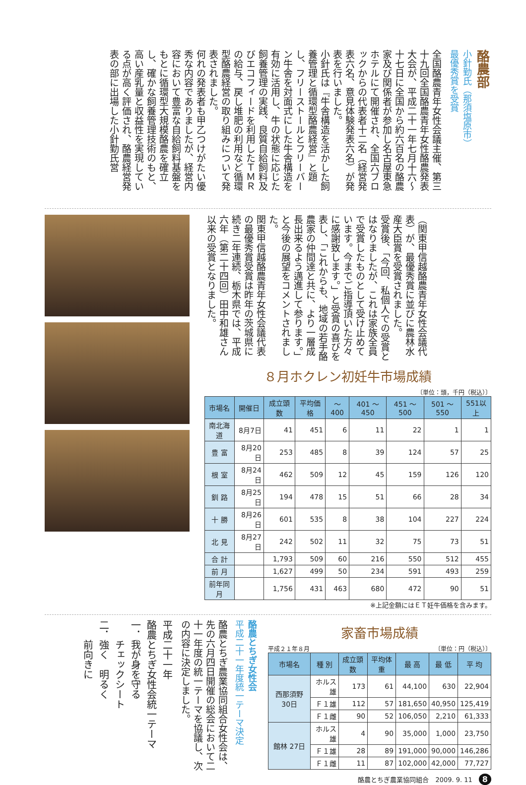酪農部
小針勤氏（那須塩原市）
最優秀賞を受賞
全国酪農青年女性会議主催、第三十九回全国酪農青年女性酪農発表大会が、平成二十一年七月十六～十七日に全国から約六百名の酪農家及び関係者が参加し名古屋東急ホテルにて開催され、全国六ブロックからの代表者十二名（経営発表六名、意見体験発表六名）が発表を行いました。
小針氏は『牛舎構造を活かした飼養管理と循環型酪農経営』と題し、フリーストールとフリーバーン牛舎を対面式にした牛舎構造を有効に活用し、牛の状態に応じた飼養管理の実践、良質自給飼料及びエコフィードを利用したＴＭＲの給与、戻し堆肥の利用など循環型酪農経営の取り組みについて発表されました。
何れの発表者も甲乙つけがたい優秀な内容でありましたが、経営内容において豊富な自給飼料基盤をもとに循環型大規模酪農を確立し、確かな飼養管理技術のもと、高い産乳量と収益性を実現している点が高く評価され、酪農経営発表の部に出場した小針勤氏営
（関東甲信越酪農青年女性会議代表）が、最優秀賞に並びに農林水産大臣賞を受賞されました。
受賞後、「今回、私個人での受賞とはなりましたが、これは家族全員で受賞したものとして受け止めています。今までご指導頂いた方々に感謝致します。」と受賞の喜びを表し、「これからも、地域の若手酪農家の仲間達と共に、より一層成長出来るよう邁進して参ります。」と今後の展望をコメントされました。
関東甲信越酪農青年女性会議代表の最優秀賞受賞は昨年の茨城県に続き二年連続、栃木県では、平成六年（第二十四回）田中和雄さん以来の受賞となりました。
８月ホクレン初妊牛市場成績
〔単位：頭，千円（税込）〕
| 市場名 | 開催日 | 成立頭数 | 平均価格 | ～400 | 401 ～450 | 451 ～500 | 501 ～550 | 551以上 |
| --- | --- | --- | --- | --- | --- | --- | --- | --- |
| 南北海道 | 8月7日 | 41 | 451 | 6 | 11 | 22 | 1 | 1 |
| 豊 富 | 8月20日 | 253 | 485 | 8 | 39 | 124 | 57 | 25 |
| 根 室 | 8月24日 | 462 | 509 | 12 | 45 | 159 | 126 | 120 |
| 釧 路 | 8月25日 | 194 | 478 | 15 | 51 | 66 | 28 | 34 |
| 十 勝 | 8月26日 | 601 | 535 | 8 | 38 | 104 | 227 | 224 |
| 北 見 | 8月27日 | 242 | 502 | 11 | 32 | 75 | 73 | 51 |
| 合 計 | | 1,793 | 509 | 60 | 216 | 550 | 512 | 455 |
| 前 月 | | 1,627 | 499 | 50 | 234 | 591 | 493 | 259 |
| 前年同月 | | 1,756 | 431 | 463 | 680 | 472 | 90 | 51 |
※上記金額にはＥＴ妊牛価格を含みます。
酪農とちぎ女性会
平成二十一年度統一テーマ決定
酪農とちぎ農業協同組合女性会は、先の六月四日開催の総会において二十一年度の統一テーマを協議し、次の内容に決定しました。
平成二十一年
酪農とちぎ女性会統一テーマ
一．我が身を守る
　　チェックシート
二．強く　明るく
　　前向きに
家畜市場成績
平成２１年８月 〔単位：円（税込）〕
| 市場名 | 種 別 | 成立頭数 | 平均体重 | 最 高 | 最 低 | 平 均 |
| --- | --- | --- | --- | --- | --- | --- |
| 西那須野 30日 | ホルス雄 | 173 | 61 | 44,100 | 630 | 22,904 |
| | Ｆ１雄 | 112 | 57 | 181,650 | 40,950 | 125,419 |
| | Ｆ１雌 | 90 | 52 | 106,050 | 2,210 | 61,333 |
| 館林 27日 | ホルス雄 | 4 | 90 | 35,000 | 1,000 | 23,750 |
| | Ｆ１雄 | 28 | 89 | 191,000 | 90,000 | 146,286 |
| | Ｆ１雌 | 11 | 87 | 102,000 | 42,000 | 77,727 |
酪農とちぎ農業協同組合　2009. 9. 11　8